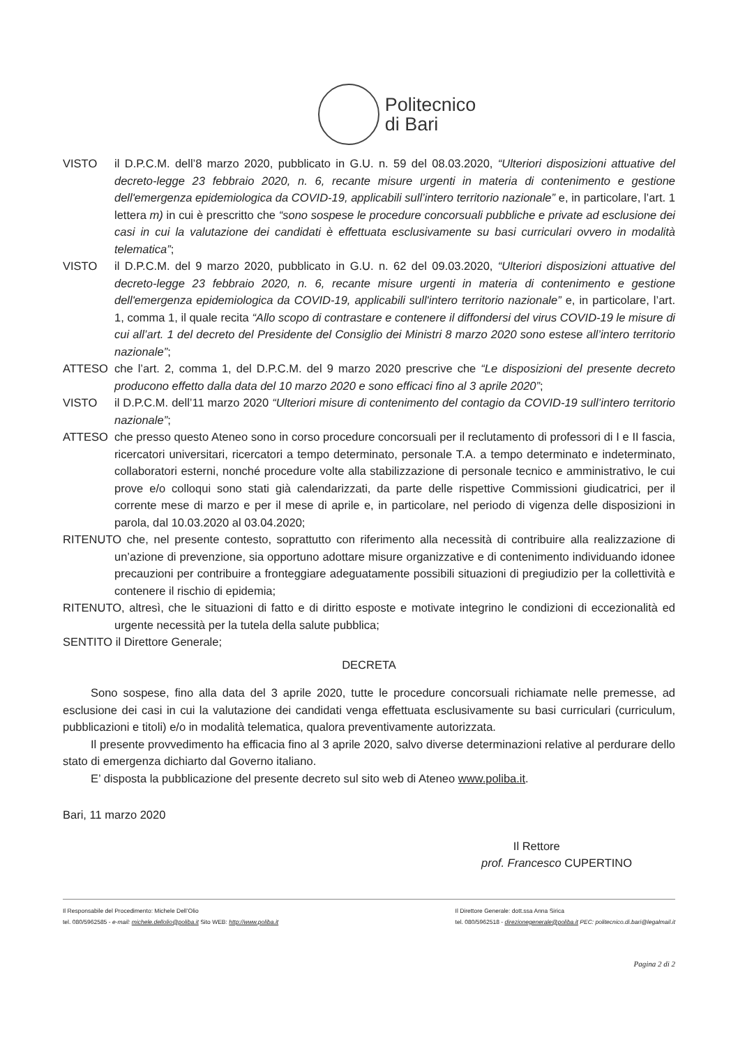Politecnico
di Bari
VISTO il D.P.C.M. dell’8 marzo 2020, pubblicato in G.U. n. 59 del 08.03.2020, “Ulteriori disposizioni attuative del decreto-legge 23 febbraio 2020, n. 6, recante misure urgenti in materia di contenimento e gestione dell'emergenza epidemiologica da COVID-19, applicabili sull’intero territorio nazionale” e, in particolare, l’art. 1 lettera m) in cui è prescritto che “sono sospese le procedure concorsuali pubbliche e private ad esclusione dei casi in cui la valutazione dei candidati è effettuata esclusivamente su basi curriculari ovvero in modalità telematica”;
VISTO il D.P.C.M. del 9 marzo 2020, pubblicato in G.U. n. 62 del 09.03.2020, “Ulteriori disposizioni attuative del decreto-legge 23 febbraio 2020, n. 6, recante misure urgenti in materia di contenimento e gestione dell'emergenza epidemiologica da COVID-19, applicabili sull'intero territorio nazionale” e, in particolare, l’art. 1, comma 1, il quale recita “Allo scopo di contrastare e contenere il diffondersi del virus COVID-19 le misure di cui all’art. 1 del decreto del Presidente del Consiglio dei Ministri 8 marzo 2020 sono estese all’intero territorio nazionale”;
ATTESO che l’art. 2, comma 1, del D.P.C.M. del 9 marzo 2020 prescrive che “Le disposizioni del presente decreto producono effetto dalla data del 10 marzo 2020 e sono efficaci fino al 3 aprile 2020”;
VISTO il D.P.C.M. dell’11 marzo 2020 “Ulteriori misure di contenimento del contagio da COVID-19 sull’intero territorio nazionale”;
ATTESO che presso questo Ateneo sono in corso procedure concorsuali per il reclutamento di professori di I e II fascia, ricercatori universitari, ricercatori a tempo determinato, personale T.A. a tempo determinato e indeterminato, collaboratori esterni, nonché procedure volte alla stabilizzazione di personale tecnico e amministrativo, le cui prove e/o colloqui sono stati già calendarizzati, da parte delle rispettive Commissioni giudicatrici, per il corrente mese di marzo e per il mese di aprile e, in particolare, nel periodo di vigenza delle disposizioni in parola, dal 10.03.2020 al 03.04.2020;
RITENUTO che, nel presente contesto, soprattutto con riferimento alla necessità di contribuire alla realizzazione di un’azione di prevenzione, sia opportuno adottare misure organizzative e di contenimento individuando idonee precauzioni per contribuire a fronteggiare adeguatamente possibili situazioni di pregiudizio per la collettività e contenere il rischio di epidemia;
RITENUTO, altresì, che le situazioni di fatto e di diritto esposte e motivate integrino le condizioni di eccezionalità ed urgente necessità per la tutela della salute pubblica;
SENTITO il Direttore Generale;
DECRETA
Sono sospese, fino alla data del 3 aprile 2020, tutte le procedure concorsuali richiamate nelle premesse, ad esclusione dei casi in cui la valutazione dei candidati venga effettuata esclusivamente su basi curriculari (curriculum, pubblicazioni e titoli) e/o in modalità telematica, qualora preventivamente autorizzata.
Il presente provvedimento ha efficacia fino al 3 aprile 2020, salvo diverse determinazioni relative al perdurare dello stato di emergenza dichiarto dal Governo italiano.
E’ disposta la pubblicazione del presente decreto sul sito web di Ateneo www.poliba.it.
Bari, 11 marzo 2020
Il Rettore
prof. Francesco CUPERTINO
Il Responsabile del Procedimento: Michele Dell’Olio
tel. 080/5962585 - e-mail: michele.dellolio@poliba.it Sito WEB: http://www.poliba.it
Il Direttore Generale: dott.ssa Anna Sirica
tel. 080/5962518 - direzionegenerale@poliba.it PEC: politecnico.di.bari@legalmail.it
Pagina 2 di 2